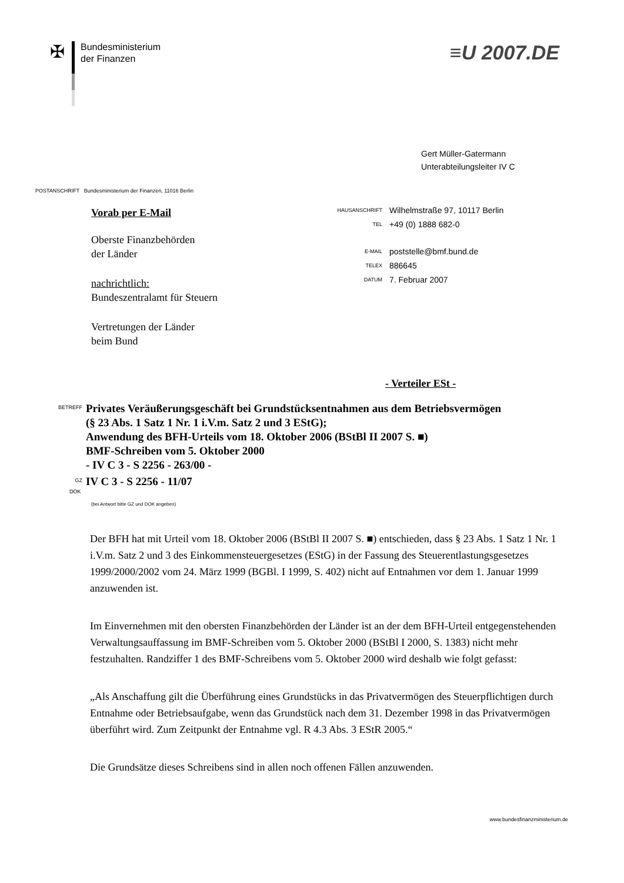✠
Bundesministerium
der Finanzen
≡U 2007.DE
Gert Müller-Gatermann
Unterabteilungsleiter IV C
POSTANSCHRIFT Bundesministerium der Finanzen, 11016 Berlin
Vorab per E-Mail
Oberste Finanzbehörden
der Länder
nachrichtlich:
Bundeszentralamt für Steuern
Vertretungen der Länder
beim Bund
HAUSANSCHRIFT Wilhelmstraße 97, 10117 Berlin
TEL +49 (0) 1888 682-0
E-MAIL poststelle@bmf.bund.de
TELEX 886645
DATUM 7. Februar 2007
- Verteiler ESt -
BETREFF
Privates Veräußerungsgeschäft bei Grundstücksentnahmen aus dem Betriebsvermögen
(§ 23 Abs. 1 Satz 1 Nr. 1 i.V.m. Satz 2 und 3 EStG);
Anwendung des BFH-Urteils vom 18. Oktober 2006 (BStBl II 2007 S. ■)
BMF-Schreiben vom 5. Oktober 2000
- IV C 3 - S 2256 - 263/00 -
GZ
IV C 3 - S 2256 - 11/07
DOK
(bei Antwort bitte GZ und DOK angeben)
Der BFH hat mit Urteil vom 18. Oktober 2006 (BStBl II 2007 S. ■) entschieden, dass § 23 Abs. 1 Satz 1 Nr. 1 i.V.m. Satz 2 und 3 des Einkommensteuergesetzes (EStG) in der Fassung des Steuerentlastungsgesetzes 1999/2000/2002 vom 24. März 1999 (BGBl. I 1999, S. 402) nicht auf Entnahmen vor dem 1. Januar 1999 anzuwenden ist.
Im Einvernehmen mit den obersten Finanzbehörden der Länder ist an der dem BFH-Urteil entgegenstehenden Verwaltungsauffassung im BMF-Schreiben vom 5. Oktober 2000 (BStBl I 2000, S. 1383) nicht mehr festzuhalten. Randziffer 1 des BMF-Schreibens vom 5. Oktober 2000 wird deshalb wie folgt gefasst:
„Als Anschaffung gilt die Überführung eines Grundstücks in das Privatvermögen des Steuerpflichtigen durch Entnahme oder Betriebsaufgabe, wenn das Grundstück nach dem 31. Dezember 1998 in das Privatvermögen überführt wird. Zum Zeitpunkt der Entnahme vgl. R 4.3 Abs. 3 EStR 2005.“
Die Grundsätze dieses Schreibens sind in allen noch offenen Fällen anzuwenden.
www.bundesfinanzministerium.de